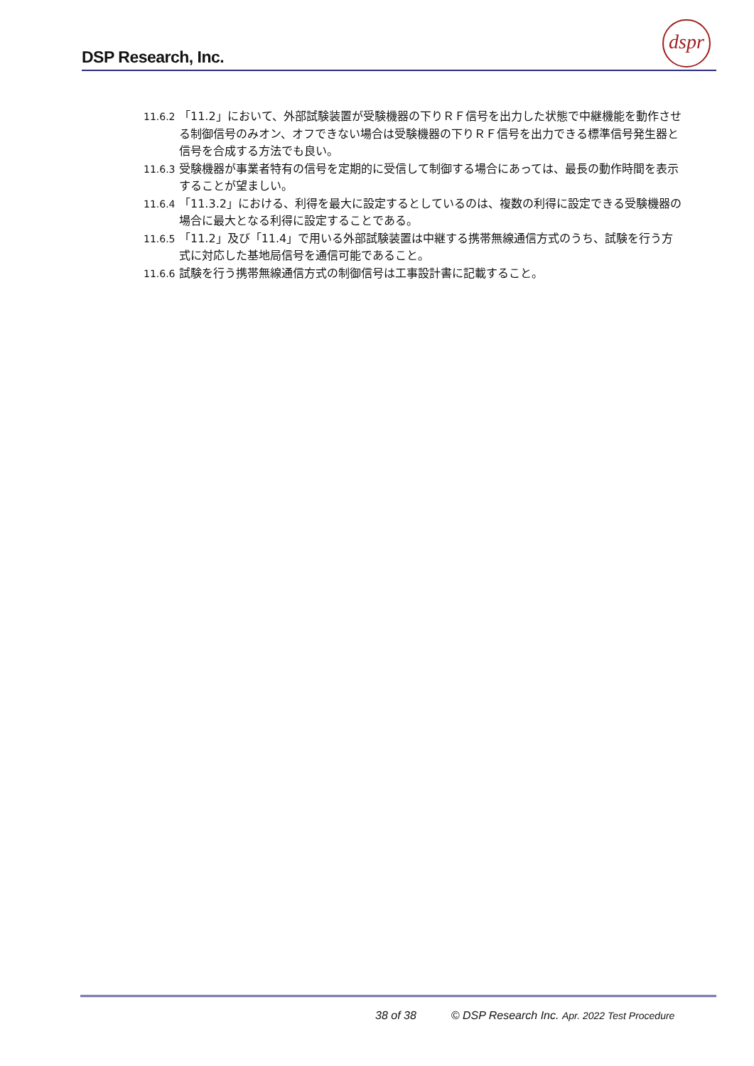DSP Research, Inc.
dspr
11.6.2 「11.2」において、外部試験装置が受験機器の下りＲＦ信号を出力した状態で中継機能を動作させる制御信号のみオン、オフできない場合は受験機器の下りＲＦ信号を出力できる標準信号発生器と信号を合成する方法でも良い。
11.6.3 受験機器が事業者特有の信号を定期的に受信して制御する場合にあっては、最長の動作時間を表示することが望ましい。
11.6.4 「11.3.2」における、利得を最大に設定するとしているのは、複数の利得に設定できる受験機器の場合に最大となる利得に設定することである。
11.6.5 「11.2」及び「11.4」で用いる外部試験装置は中継する携帯無線通信方式のうち、試験を行う方式に対応した基地局信号を通信可能であること。
11.6.6 試験を行う携帯無線通信方式の制御信号は工事設計書に記載すること。
38 of 38 © DSP Research Inc. Apr. 2022 Test Procedure